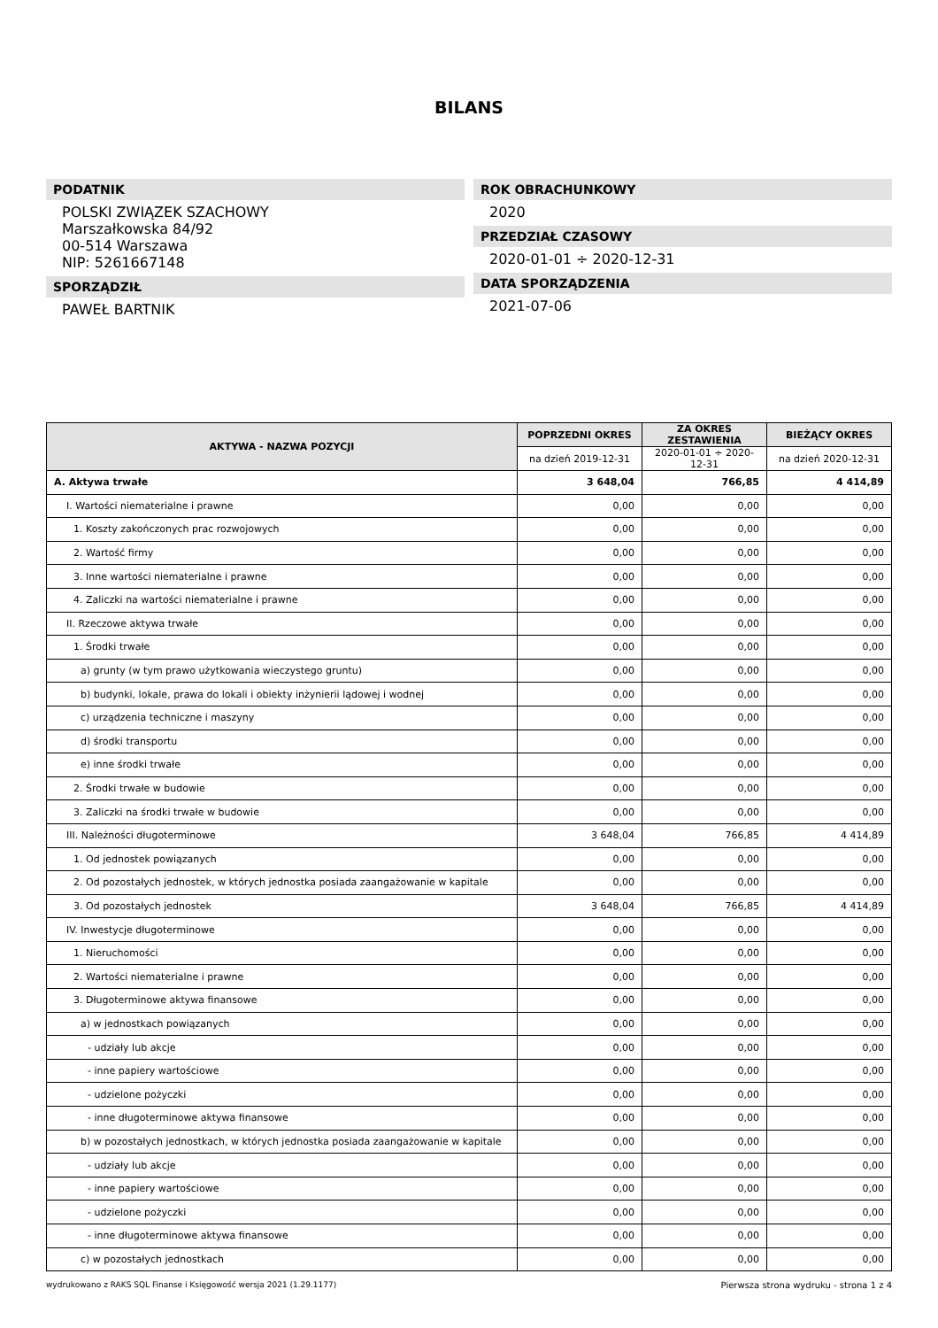BILANS
PODATNIK
POLSKI ZWIĄZEK SZACHOWY
Marszałkowska 84/92
00-514 Warszawa
NIP: 5261667148
SPORZĄDZIŁ
PAWEŁ BARTNIK
ROK OBRACHUNKOWY
2020
PRZEDZIAŁ CZASOWY
2020-01-01 ÷ 2020-12-31
DATA SPORZĄDZENIA
2021-07-06
| AKTYWA - NAZWA POZYCJI | POPRZEDNI OKRES | ZA OKRES ZESTAWIENIA | BIEŻĄCY OKRES |
| --- | --- | --- | --- |
| | na dzień 2019-12-31 | 2020-01-01 ÷ 2020-12-31 | na dzień 2020-12-31 |
| A. Aktywa trwałe | 3 648,04 | 766,85 | 4 414,89 |
| I. Wartości niematerialne i prawne | 0,00 | 0,00 | 0,00 |
| 1. Koszty zakończonych prac rozwojowych | 0,00 | 0,00 | 0,00 |
| 2. Wartość firmy | 0,00 | 0,00 | 0,00 |
| 3. Inne wartości niematerialne i prawne | 0,00 | 0,00 | 0,00 |
| 4. Zaliczki na wartości niematerialne i prawne | 0,00 | 0,00 | 0,00 |
| II. Rzeczowe aktywa trwałe | 0,00 | 0,00 | 0,00 |
| 1. Środki trwałe | 0,00 | 0,00 | 0,00 |
| a) grunty (w tym prawo użytkowania wieczystego gruntu) | 0,00 | 0,00 | 0,00 |
| b) budynki, lokale, prawa do lokali i obiekty inżynierii lądowej i wodnej | 0,00 | 0,00 | 0,00 |
| c) urządzenia techniczne i maszyny | 0,00 | 0,00 | 0,00 |
| d) środki transportu | 0,00 | 0,00 | 0,00 |
| e) inne środki trwałe | 0,00 | 0,00 | 0,00 |
| 2. Środki trwałe w budowie | 0,00 | 0,00 | 0,00 |
| 3. Zaliczki na środki trwałe w budowie | 0,00 | 0,00 | 0,00 |
| III. Należności długoterminowe | 3 648,04 | 766,85 | 4 414,89 |
| 1. Od jednostek powiązanych | 0,00 | 0,00 | 0,00 |
| 2. Od pozostałych jednostek, w których jednostka posiada zaangażowanie w kapitale | 0,00 | 0,00 | 0,00 |
| 3. Od pozostałych jednostek | 3 648,04 | 766,85 | 4 414,89 |
| IV. Inwestycje długoterminowe | 0,00 | 0,00 | 0,00 |
| 1. Nieruchomości | 0,00 | 0,00 | 0,00 |
| 2. Wartości niematerialne i prawne | 0,00 | 0,00 | 0,00 |
| 3. Długoterminowe aktywa finansowe | 0,00 | 0,00 | 0,00 |
| a) w jednostkach powiązanych | 0,00 | 0,00 | 0,00 |
| - udziały lub akcje | 0,00 | 0,00 | 0,00 |
| - inne papiery wartościowe | 0,00 | 0,00 | 0,00 |
| - udzielone pożyczki | 0,00 | 0,00 | 0,00 |
| - inne długoterminowe aktywa finansowe | 0,00 | 0,00 | 0,00 |
| b) w pozostałych jednostkach, w których jednostka posiada zaangażowanie w kapitale | 0,00 | 0,00 | 0,00 |
| - udziały lub akcje | 0,00 | 0,00 | 0,00 |
| - inne papiery wartościowe | 0,00 | 0,00 | 0,00 |
| - udzielone pożyczki | 0,00 | 0,00 | 0,00 |
| - inne długoterminowe aktywa finansowe | 0,00 | 0,00 | 0,00 |
| c) w pozostałych jednostkach | 0,00 | 0,00 | 0,00 |
wydrukowano z RAKS SQL Finanse i Księgowość wersja 2021 (1.29.1177) Pierwsza strona wydruku - strona 1 z 4